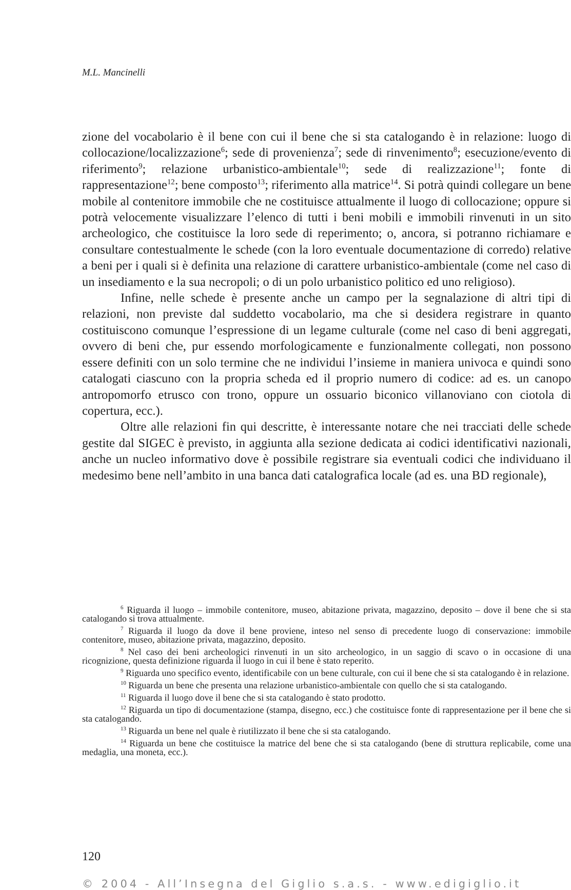M.L. Mancinelli
zione del vocabolario è il bene con cui il bene che si sta catalogando è in relazione: luogo di collocazione/localizzazione<sup>6</sup>; sede di provenienza<sup>7</sup>; sede di rinvenimento<sup>8</sup>; esecuzione/evento di riferimento<sup>9</sup>; relazione urbanistico-ambientale<sup>10</sup>; sede di realizzazione<sup>11</sup>; fonte di rappresentazione<sup>12</sup>; bene composto<sup>13</sup>; riferimento alla matrice<sup>14</sup>. Si potrà quindi collegare un bene mobile al contenitore immobile che ne costituisce attualmente il luogo di collocazione; oppure si potrà velocemente visualizzare l’elenco di tutti i beni mobili e immobili rinvenuti in un sito archeologico, che costituisce la loro sede di reperimento; o, ancora, si potranno richiamare e consultare contestualmente le schede (con la loro eventuale documentazione di corredo) relative a beni per i quali si è definita una relazione di carattere urbanistico-ambientale (come nel caso di un insediamento e la sua necropoli; o di un polo urbanistico politico ed uno religioso).
Infine, nelle schede è presente anche un campo per la segnalazione di altri tipi di relazioni, non previste dal suddetto vocabolario, ma che si desidera registrare in quanto costituiscono comunque l’espressione di un legame culturale (come nel caso di beni aggregati, ovvero di beni che, pur essendo morfologicamente e funzionalmente collegati, non possono essere definiti con un solo termine che ne individui l’insieme in maniera univoca e quindi sono catalogati ciascuno con la propria scheda ed il proprio numero di codice: ad es. un canopo antropomorfo etrusco con trono, oppure un ossuario biconico villanoviano con ciotola di copertura, ecc.).
Oltre alle relazioni fin qui descritte, è interessante notare che nei tracciati delle schede gestite dal SIGEC è previsto, in aggiunta alla sezione dedicata ai codici identificativi nazionali, anche un nucleo informativo dove è possibile registrare sia eventuali codici che individuano il medesimo bene nell’ambito in una banca dati catalografica locale (ad es. una BD regionale),
<sup>6</sup> Riguarda il luogo – immobile contenitore, museo, abitazione privata, magazzino, deposito – dove il bene che si sta catalogando si trova attualmente.
<sup>7</sup> Riguarda il luogo da dove il bene proviene, inteso nel senso di precedente luogo di conservazione: immobile contenitore, museo, abitazione privata, magazzino, deposito.
<sup>8</sup> Nel caso dei beni archeologici rinvenuti in un sito archeologico, in un saggio di scavo o in occasione di una ricognizione, questa definizione riguarda il luogo in cui il bene è stato reperito.
<sup>9</sup> Riguarda uno specifico evento, identificabile con un bene culturale, con cui il bene che si sta catalogando è in relazione.
<sup>10</sup> Riguarda un bene che presenta una relazione urbanistico-ambientale con quello che si sta catalogando.
<sup>11</sup> Riguarda il luogo dove il bene che si sta catalogando è stato prodotto.
<sup>12</sup> Riguarda un tipo di documentazione (stampa, disegno, ecc.) che costituisce fonte di rappresentazione per il bene che si sta catalogando.
<sup>13</sup> Riguarda un bene nel quale è riutilizzato il bene che si sta catalogando.
<sup>14</sup> Riguarda un bene che costituisce la matrice del bene che si sta catalogando (bene di struttura replicabile, come una medaglia, una moneta, ecc.).
120
© 2004 - All’Insegna del Giglio s.a.s. - www.edigiglio.it